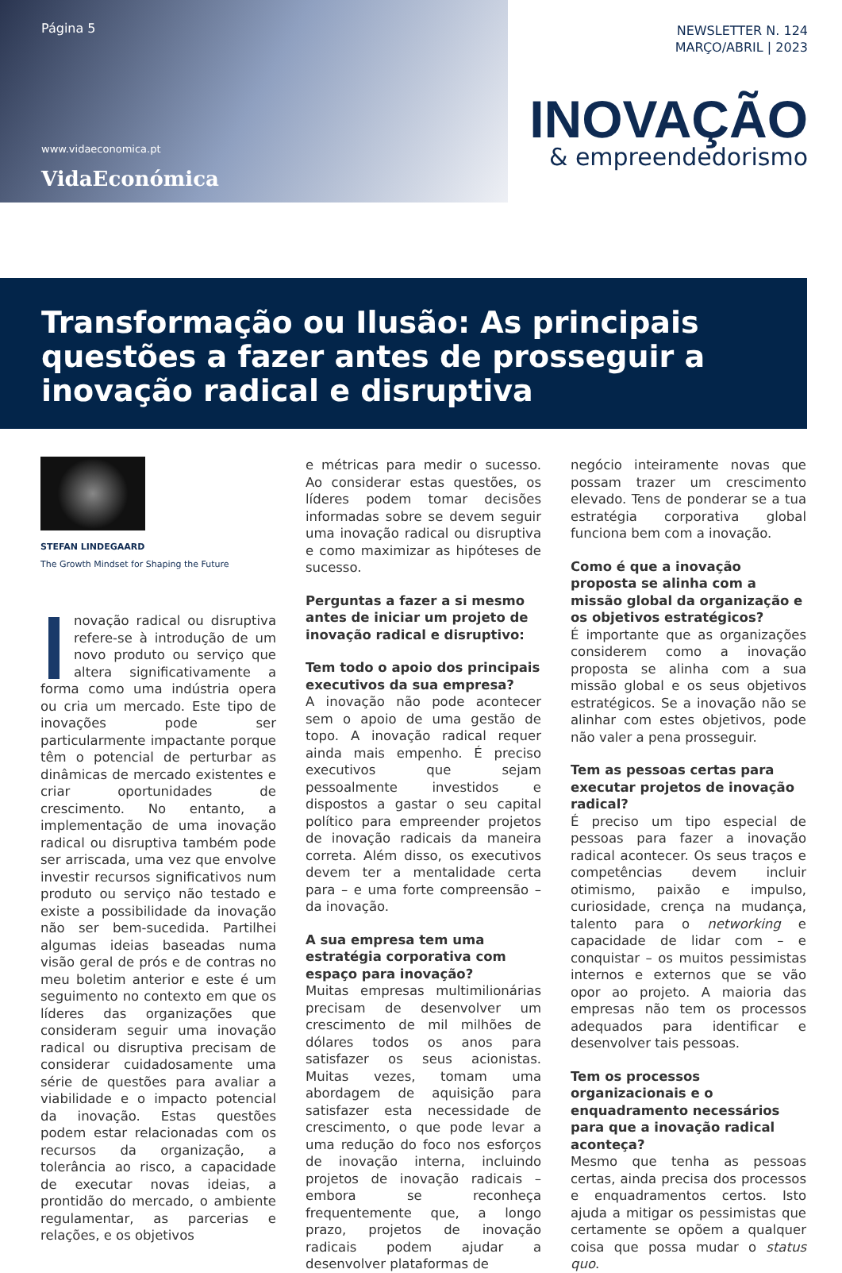Página 5
www.vidaeconomica.pt
VidaEconómica
NEWSLETTER N. 124
MARÇO/ABRIL | 2023
INOVAÇÃO
& empreendedorismo
Transformação ou Ilusão: As principais questões a fazer antes de prosseguir a inovação radical e disruptiva
STEFAN LINDEGAARD
The Growth Mindset for Shaping the Future
novação radical ou disruptiva refere-se à introdução de um novo produto ou serviço que altera significativamente a forma como uma indústria opera ou cria um mercado. Este tipo de inovações pode ser particularmente impactante porque têm o potencial de perturbar as dinâmicas de mercado existentes e criar oportunidades de crescimento. No entanto, a implementação de uma inovação radical ou disruptiva também pode ser arriscada, uma vez que envolve investir recursos significativos num produto ou serviço não testado e existe a possibilidade da inovação não ser bem-sucedida. Partilhei algumas ideias baseadas numa visão geral de prós e de contras no meu boletim anterior e este é um seguimento no contexto em que os líderes das organizações que consideram seguir uma inovação radical ou disruptiva precisam de considerar cuidadosamente uma série de questões para avaliar a viabilidade e o impacto potencial da inovação. Estas questões podem estar relacionadas com os recursos da organização, a tolerância ao risco, a capacidade de executar novas ideias, a prontidão do mercado, o ambiente regulamentar, as parcerias e relações, e os objetivos
e métricas para medir o sucesso. Ao considerar estas questões, os líderes podem tomar decisões informadas sobre se devem seguir uma inovação radical ou disruptiva e como maximizar as hipóteses de sucesso.
Perguntas a fazer a si mesmo antes de iniciar um projeto de inovação radical e disruptivo:
Tem todo o apoio dos principais executivos da sua empresa?
A inovação não pode acontecer sem o apoio de uma gestão de topo. A inovação radical requer ainda mais empenho. É preciso executivos que sejam pessoalmente investidos e dispostos a gastar o seu capital político para empreender projetos de inovação radicais da maneira correta. Além disso, os executivos devem ter a mentalidade certa para – e uma forte compreensão – da inovação.
A sua empresa tem uma estratégia corporativa com espaço para inovação?
Muitas empresas multimilionárias precisam de desenvolver um crescimento de mil milhões de dólares todos os anos para satisfazer os seus acionistas. Muitas vezes, tomam uma abordagem de aquisição para satisfazer esta necessidade de crescimento, o que pode levar a uma redução do foco nos esforços de inovação interna, incluindo projetos de inovação radicais – embora se reconheça frequentemente que, a longo prazo, projetos de inovação radicais podem ajudar a desenvolver plataformas de
negócio inteiramente novas que possam trazer um crescimento elevado. Tens de ponderar se a tua estratégia corporativa global funciona bem com a inovação.
Como é que a inovação proposta se alinha com a missão global da organização e os objetivos estratégicos?
É importante que as organizações considerem como a inovação proposta se alinha com a sua missão global e os seus objetivos estratégicos. Se a inovação não se alinhar com estes objetivos, pode não valer a pena prosseguir.
Tem as pessoas certas para executar projetos de inovação radical?
É preciso um tipo especial de pessoas para fazer a inovação radical acontecer. Os seus traços e competências devem incluir otimismo, paixão e impulso, curiosidade, crença na mudança, talento para o networking e capacidade de lidar com – e conquistar – os muitos pessimistas internos e externos que se vão opor ao projeto. A maioria das empresas não tem os processos adequados para identificar e desenvolver tais pessoas.
Tem os processos organizacionais e o enquadramento necessários para que a inovação radical aconteça?
Mesmo que tenha as pessoas certas, ainda precisa dos processos e enquadramentos certos. Isto ajuda a mitigar os pessimistas que certamente se opõem a qualquer coisa que possa mudar o status quo.